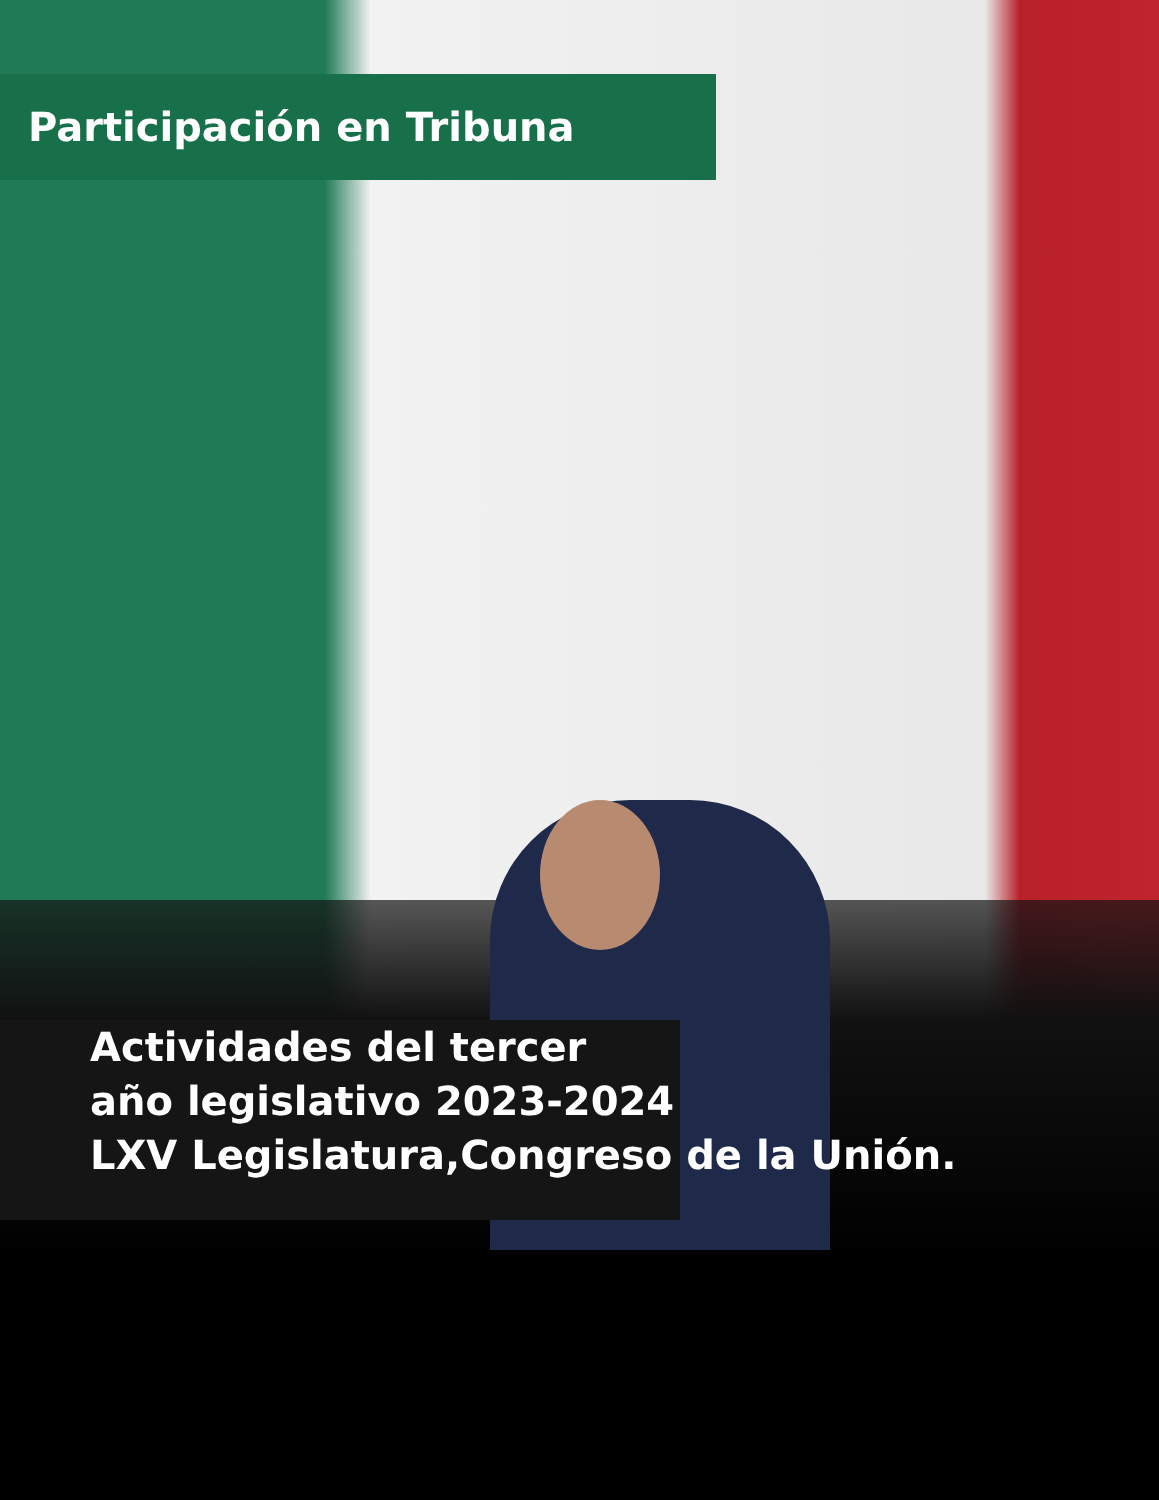Participación en Tribuna
Actividades del tercer
año legislativo 2023-2024
LXV Legislatura,Congreso de la Unión.